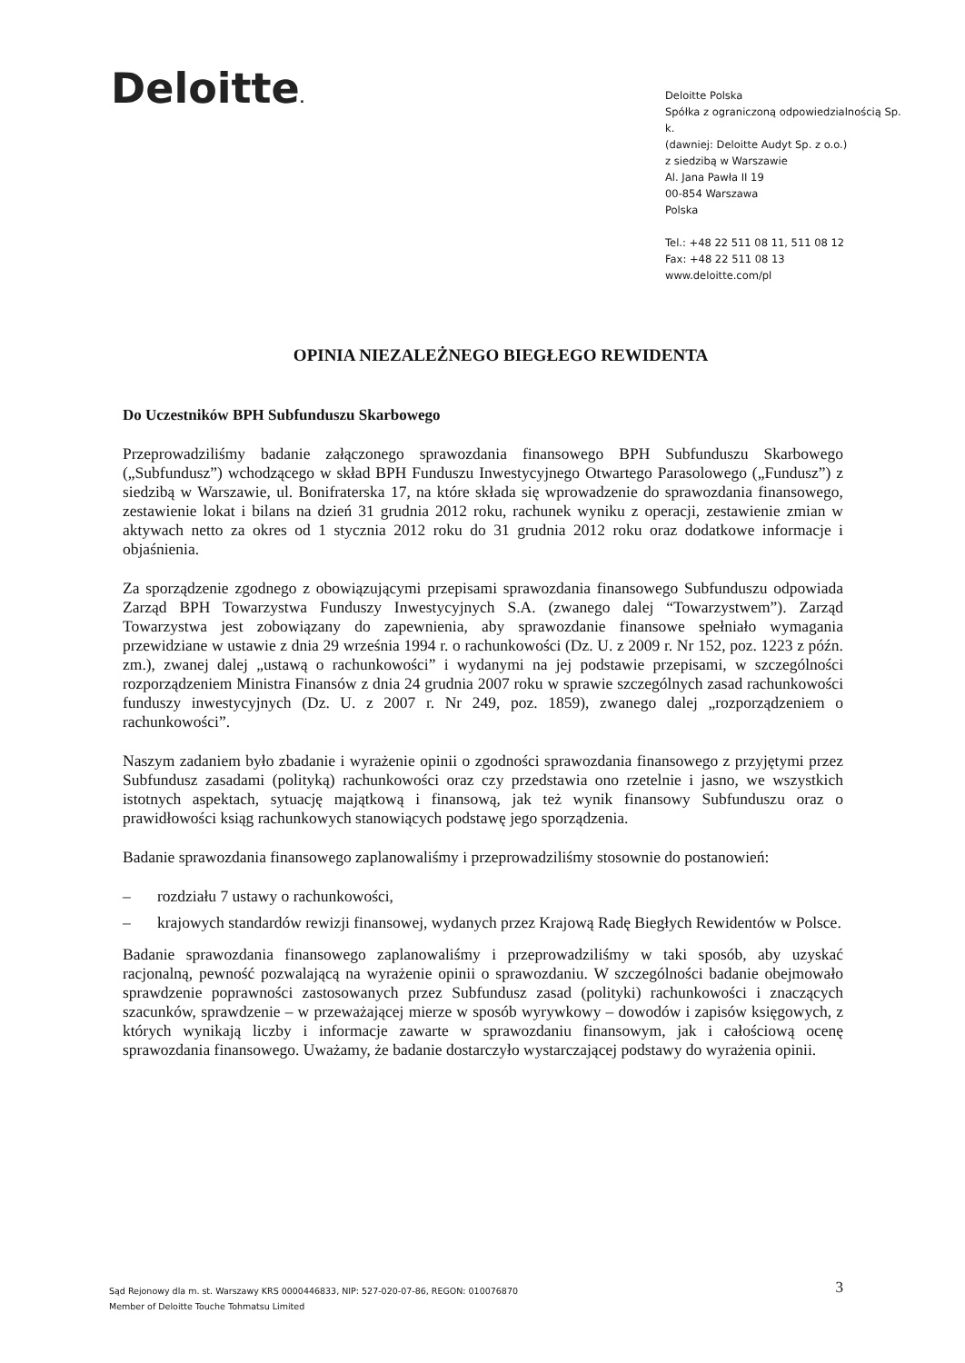Deloitte.
Deloitte Polska
Spółka z ograniczoną odpowiedzialnością Sp. k.
(dawniej: Deloitte Audyt Sp. z o.o.)
z siedzibą w Warszawie
Al. Jana Pawła II 19
00-854 Warszawa
Polska
Tel.: +48 22 511 08 11, 511 08 12
Fax: +48 22 511 08 13
www.deloitte.com/pl
OPINIA NIEZALEŻNEGO BIEGŁEGO REWIDENTA
Do Uczestników BPH Subfunduszu Skarbowego
Przeprowadziliśmy badanie załączonego sprawozdania finansowego BPH Subfunduszu Skarbowego („Subfundusz”) wchodzącego w skład BPH Funduszu Inwestycyjnego Otwartego Parasolowego („Fundusz”) z siedzibą w Warszawie, ul. Bonifraterska 17, na które składa się wprowadzenie do sprawozdania finansowego, zestawienie lokat i bilans na dzień 31 grudnia 2012 roku, rachunek wyniku z operacji, zestawienie zmian w aktywach netto za okres od 1 stycznia 2012 roku do 31 grudnia 2012 roku oraz dodatkowe informacje i objaśnienia.
Za sporządzenie zgodnego z obowiązującymi przepisami sprawozdania finansowego Subfunduszu odpowiada Zarząd BPH Towarzystwa Funduszy Inwestycyjnych S.A. (zwanego dalej “Towarzystwem”). Zarząd Towarzystwa jest zobowiązany do zapewnienia, aby sprawozdanie finansowe spełniało wymagania przewidziane w ustawie z dnia 29 września 1994 r. o rachunkowości (Dz. U. z 2009 r. Nr 152, poz. 1223 z późn. zm.), zwanej dalej „ustawą o rachunkowości” i wydanymi na jej podstawie przepisami, w szczególności rozporządzeniem Ministra Finansów z dnia 24 grudnia 2007 roku w sprawie szczególnych zasad rachunkowości funduszy inwestycyjnych (Dz. U. z 2007 r. Nr 249, poz. 1859), zwanego dalej „rozporządzeniem o rachunkowości”.
Naszym zadaniem było zbadanie i wyrażenie opinii o zgodności sprawozdania finansowego z przyjętymi przez Subfundusz zasadami (polityką) rachunkowości oraz czy przedstawia ono rzetelnie i jasno, we wszystkich istotnych aspektach, sytuację majątkową i finansową, jak też wynik finansowy Subfunduszu oraz o prawidłowości ksiąg rachunkowych stanowiących podstawę jego sporządzenia.
Badanie sprawozdania finansowego zaplanowaliśmy i przeprowadziliśmy stosownie do postanowień:
– rozdziału 7 ustawy o rachunkowości,
– krajowych standardów rewizji finansowej, wydanych przez Krajową Radę Biegłych Rewidentów w Polsce.
Badanie sprawozdania finansowego zaplanowaliśmy i przeprowadziliśmy w taki sposób, aby uzyskać racjonalną, pewność pozwalającą na wyrażenie opinii o sprawozdaniu. W szczególności badanie obejmowało sprawdzenie poprawności zastosowanych przez Subfundusz zasad (polityki) rachunkowości i znaczących szacunków, sprawdzenie – w przeważającej mierze w sposób wyrywkowy – dowodów i zapisów księgowych, z których wynikają liczby i informacje zawarte w sprawozdaniu finansowym, jak i całościową ocenę sprawozdania finansowego. Uważamy, że badanie dostarczyło wystarczającej podstawy do wyrażenia opinii.
Sąd Rejonowy dla m. st. Warszawy KRS 0000446833, NIP: 527-020-07-86, REGON: 010076870
3
Member of Deloitte Touche Tohmatsu Limited